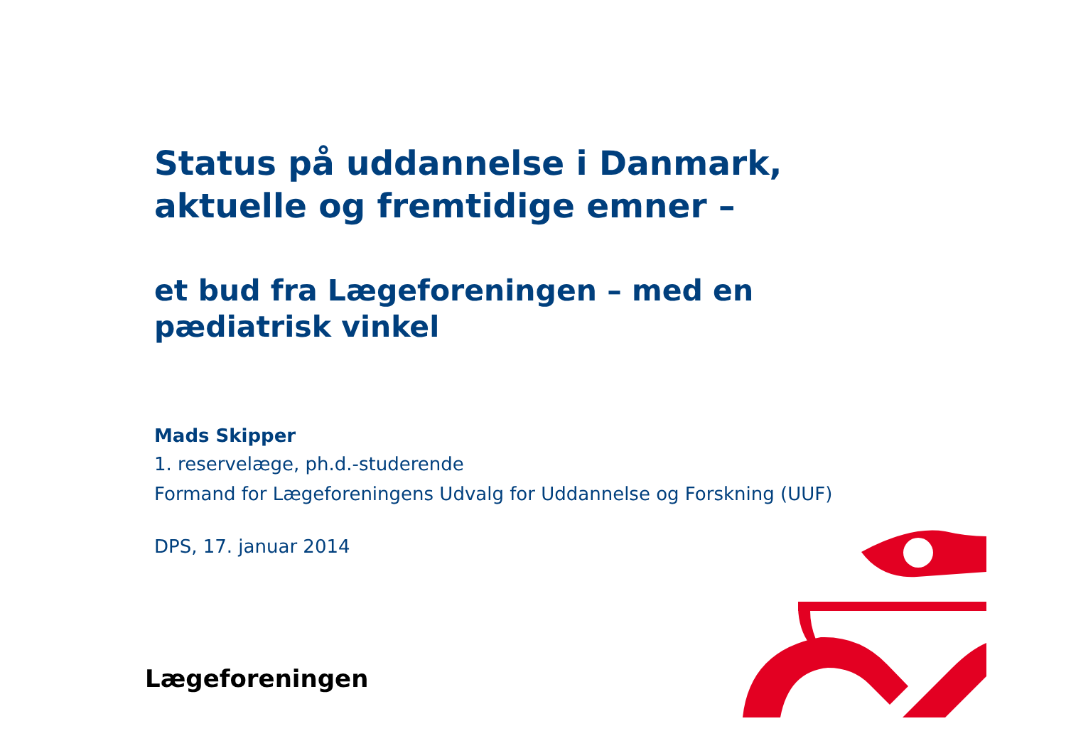Status på uddannelse i Danmark, aktuelle og fremtidige emner –
et bud fra Lægeforeningen – med en pædiatrisk vinkel
Mads Skipper
1. reservelæge, ph.d.-studerende
Formand for Lægeforeningens Udvalg for Uddannelse og Forskning (UUF)
DPS, 17. januar 2014
Lægeforeningen